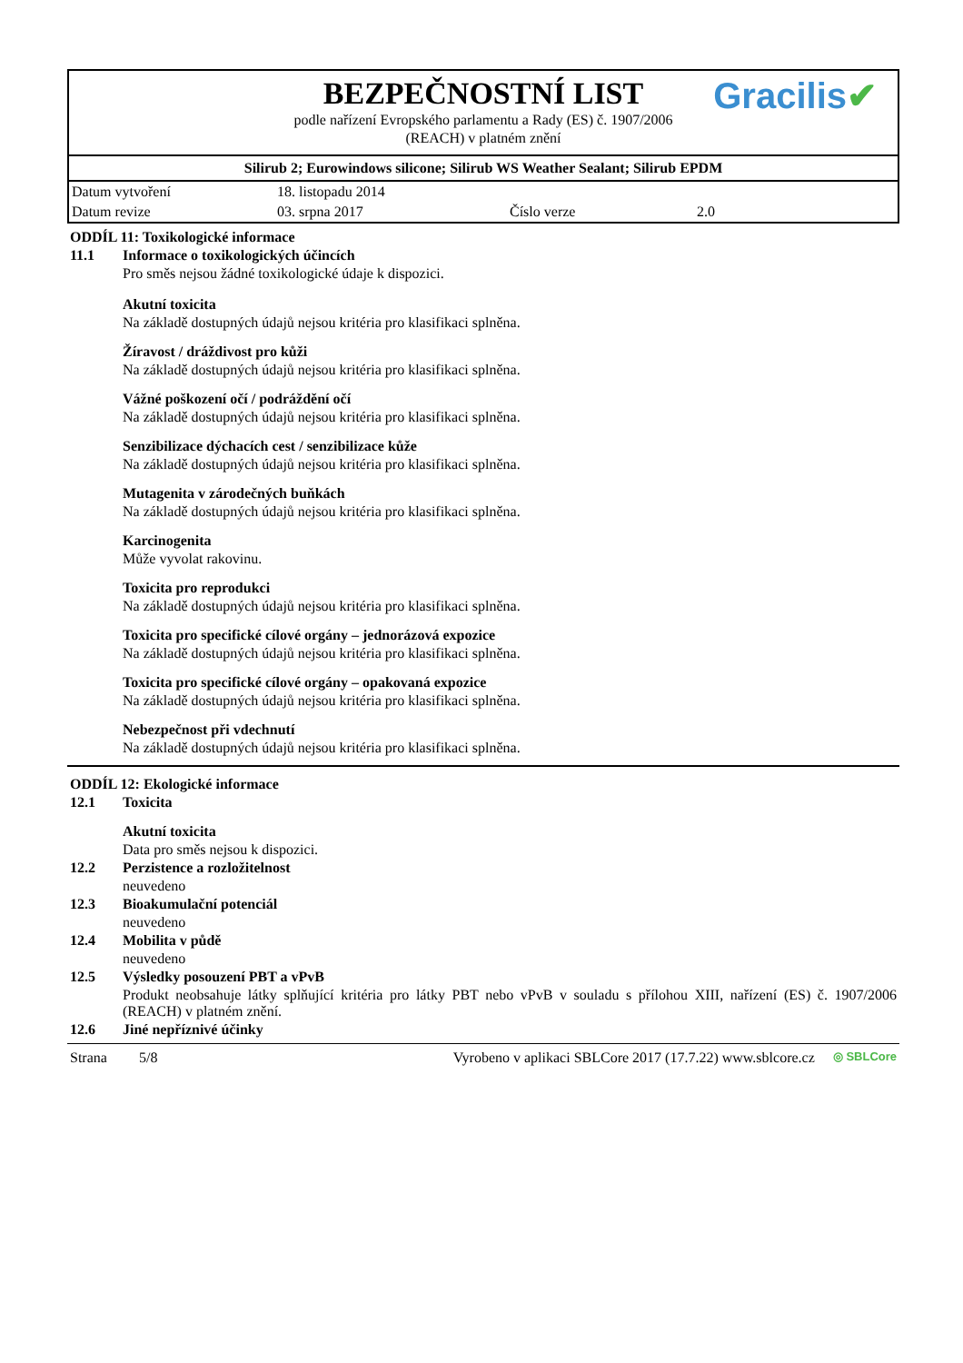BEZPEČNOSTNÍ LIST
podle nařízení Evropského parlamentu a Rady (ES) č. 1907/2006
(REACH) v platném znění
Gracilis✔
Silirub 2; Eurowindows silicone; Silirub WS Weather Sealant; Silirub EPDM
| Datum vytvoření | 18. listopadu 2014 | | |
| Datum revize | 03. srpna 2017 | Číslo verze | 2.0 |
ODDÍL 11: Toxikologické informace
11.1 Informace o toxikologických účincích
Pro směs nejsou žádné toxikologické údaje k dispozici.
Akutní toxicita
Na základě dostupných údajů nejsou kritéria pro klasifikaci splněna.
Žíravost / dráždivost pro kůži
Na základě dostupných údajů nejsou kritéria pro klasifikaci splněna.
Vážné poškození očí / podráždění očí
Na základě dostupných údajů nejsou kritéria pro klasifikaci splněna.
Senzibilizace dýchacích cest / senzibilizace kůže
Na základě dostupných údajů nejsou kritéria pro klasifikaci splněna.
Mutagenita v zárodečných buňkách
Na základě dostupných údajů nejsou kritéria pro klasifikaci splněna.
Karcinogenita
Může vyvolat rakovinu.
Toxicita pro reprodukci
Na základě dostupných údajů nejsou kritéria pro klasifikaci splněna.
Toxicita pro specifické cílové orgány – jednorázová expozice
Na základě dostupných údajů nejsou kritéria pro klasifikaci splněna.
Toxicita pro specifické cílové orgány – opakovaná expozice
Na základě dostupných údajů nejsou kritéria pro klasifikaci splněna.
Nebezpečnost při vdechnutí
Na základě dostupných údajů nejsou kritéria pro klasifikaci splněna.
ODDÍL 12: Ekologické informace
12.1 Toxicita
Akutní toxicita
Data pro směs nejsou k dispozici.
12.2 Perzistence a rozložitelnost
neuvedeno
12.3 Bioakumulační potenciál
neuvedeno
12.4 Mobilita v půdě
neuvedeno
12.5 Výsledky posouzení PBT a vPvB
Produkt neobsahuje látky splňující kritéria pro látky PBT nebo vPvB v souladu s přílohou XIII, nařízení (ES) č. 1907/2006 (REACH) v platném znění.
12.6 Jiné nepříznivé účinky
Strana 5/8 Vyrobeno v aplikaci SBLCore 2017 (17.7.22) www.sblcore.cz ◎ SBLCore